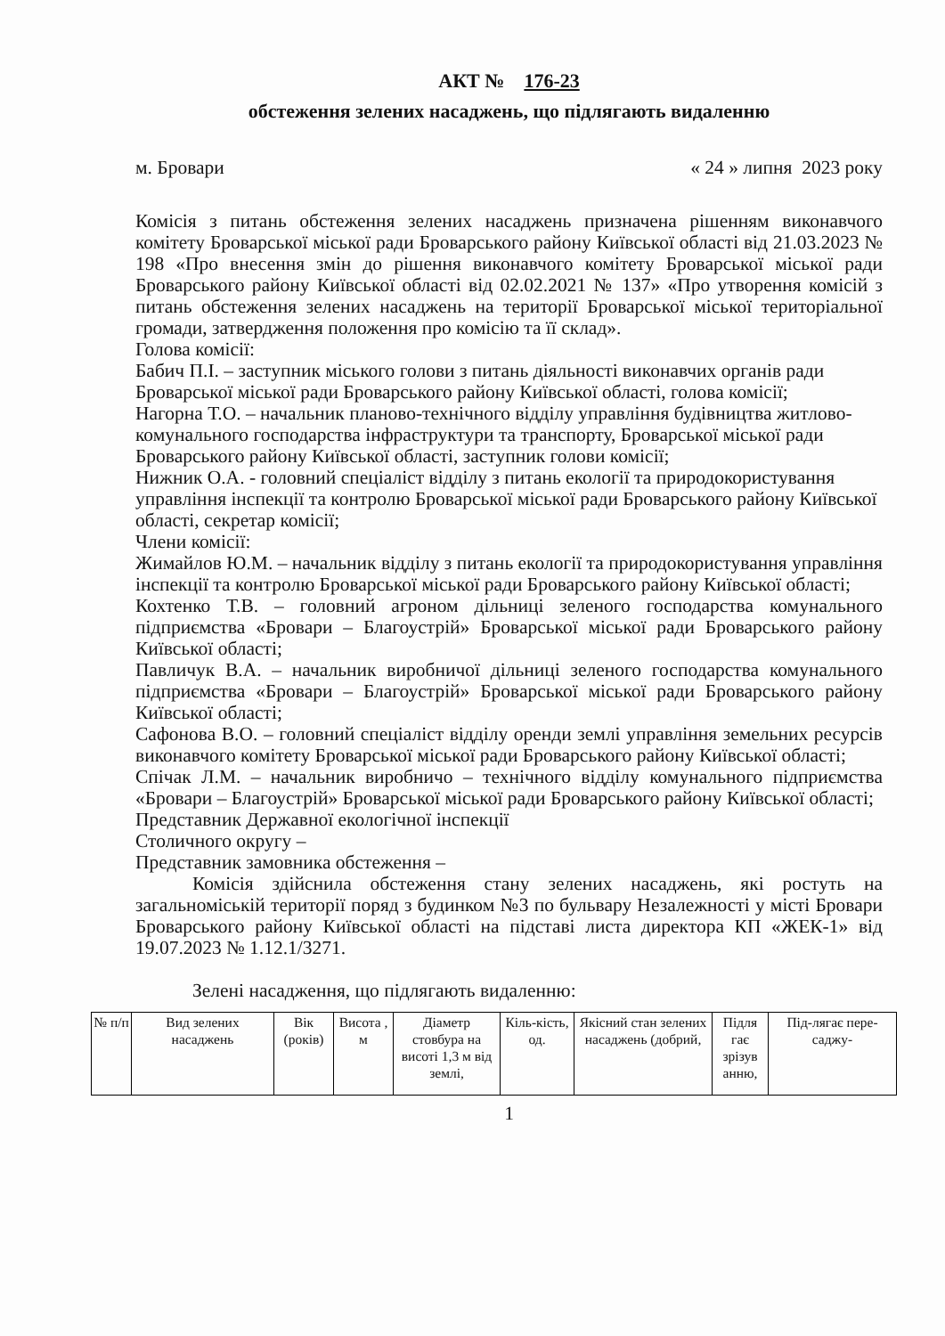АКТ № 176-23
обстеження зелених насаджень, що підлягають видаленню
м. Бровари « 24 » липня 2023 року
Комісія з питань обстеження зелених насаджень призначена рішенням виконавчого комітету Броварської міської ради Броварського району Київської області від 21.03.2023 № 198 «Про внесення змін до рішення виконавчого комітету Броварської міської ради Броварського району Київської області від 02.02.2021 № 137» «Про утворення комісій з питань обстеження зелених насаджень на території Броварської міської територіальної громади, затвердження положення про комісію та її склад».
Голова комісії:
Бабич П.І. – заступник міського голови з питань діяльності виконавчих органів ради Броварської міської ради Броварського району Київської області, голова комісії;
Нагорна Т.О. – начальник планово-технічного відділу управління будівництва житлово-комунального господарства інфраструктури та транспорту, Броварської міської ради Броварського району Київської області, заступник голови комісії;
Нижник О.А. - головний спеціаліст відділу з питань екології та природокористування управління інспекції та контролю Броварської міської ради Броварського району Київської області, секретар комісії;
Члени комісії:
Жимайлов Ю.М. – начальник відділу з питань екології та природокористування управління інспекції та контролю Броварської міської ради Броварського району Київської області;
Кохтенко Т.В. – головний агроном дільниці зеленого господарства комунального підприємства «Бровари – Благоустрій» Броварської міської ради Броварського району Київської області;
Павличук В.А. – начальник виробничої дільниці зеленого господарства комунального підприємства «Бровари – Благоустрій» Броварської міської ради Броварського району Київської області;
Сафонова В.О. – головний спеціаліст відділу оренди землі управління земельних ресурсів виконавчого комітету Броварської міської ради Броварського району Київської області;
Спічак Л.М. – начальник виробничо – технічного відділу комунального підприємства «Бровари – Благоустрій» Броварської міської ради Броварського району Київської області;
Представник Державної екологічної інспекції
Столичного округу –
Представник замовника обстеження –
Комісія здійснила обстеження стану зелених насаджень, які ростуть на загальноміській території поряд з будинком №3 по бульвару Незалежності у місті Бровари Броварського району Київської області на підставі листа директора КП «ЖЕК-1» від 19.07.2023 № 1.12.1/3271.
Зелені насадження, що підлягають видаленню:
| № п/п | Вид зелених насаджень | Вік (років) | Висота , м | Діаметр стовбура на висоті 1,3 м від землі, | Кіль-кість, од. | Якісний стан зелених насаджень (добрий, | Підля гає зрізув анню, | Під-лягає пере-саджу- |
1